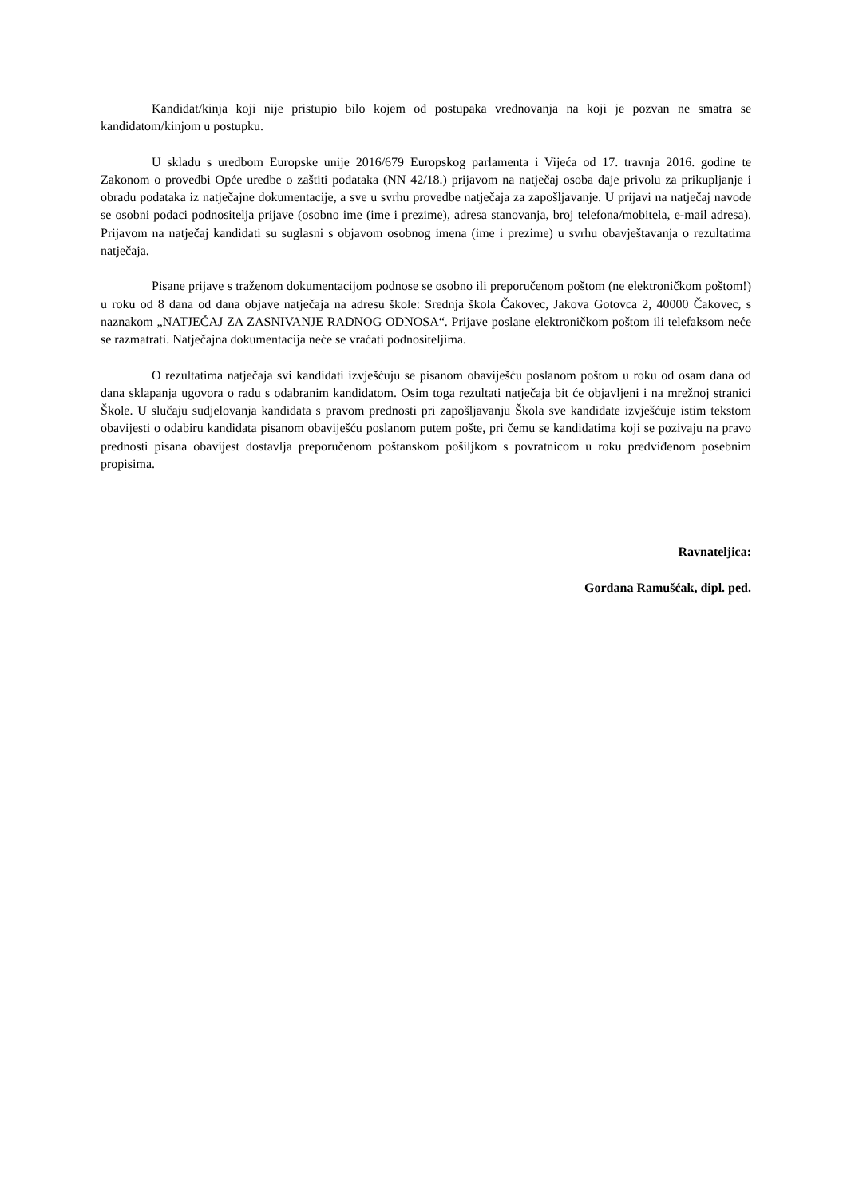Kandidat/kinja koji nije pristupio bilo kojem od postupaka vrednovanja na koji je pozvan ne smatra se kandidatom/kinjom u postupku.
U skladu s uredbom Europske unije 2016/679 Europskog parlamenta i Vijeća od 17. travnja 2016. godine te Zakonom o provedbi Opće uredbe o zaštiti podataka (NN 42/18.) prijavom na natječaj osoba daje privolu za prikupljanje i obradu podataka iz natječajne dokumentacije, a sve u svrhu provedbe natječaja za zapošljavanje. U prijavi na natječaj navode se osobni podaci podnositelja prijave (osobno ime (ime i prezime), adresa stanovanja, broj telefona/mobitela, e-mail adresa). Prijavom na natječaj kandidati su suglasni s objavom osobnog imena (ime i prezime) u svrhu obavještavanja o rezultatima natječaja.
Pisane prijave s traženom dokumentacijom podnose se osobno ili preporučenom poštom (ne elektroničkom poštom!) u roku od 8 dana od dana objave natječaja na adresu škole: Srednja škola Čakovec, Jakova Gotovca 2, 40000 Čakovec, s naznakom „NATJEČAJ ZA ZASNIVANJE RADNOG ODNOSA“. Prijave poslane elektroničkom poštom ili telefaksom neće se razmatrati. Natječajna dokumentacija neće se vraćati podnositeljima.
O rezultatima natječaja svi kandidati izvješćuju se pisanom obaviješću poslanom poštom u roku od osam dana od dana sklapanja ugovora o radu s odabranim kandidatom. Osim toga rezultati natječaja bit će objavljeni i na mrežnoj stranici Škole. U slučaju sudjelovanja kandidata s pravom prednosti pri zapošljavanju Škola sve kandidate izvješćuje istim tekstom obavijesti o odabiru kandidata pisanom obaviješću poslanom putem pošte, pri čemu se kandidatima koji se pozivaju na pravo prednosti pisana obavijest dostavlja preporučenom poštanskom pošiljkom s povratnicom u roku predviđenom posebnim propisima.
Ravnateljica:
Gordana Ramušćak, dipl. ped.